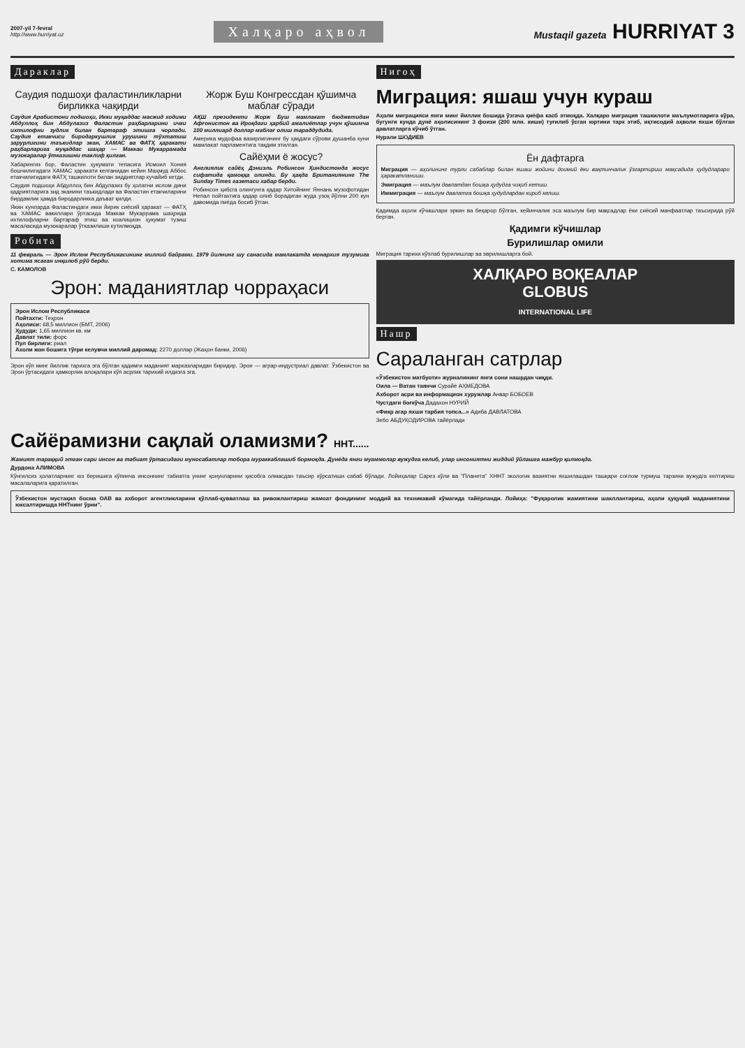2007-yil 7-fevral
http://www.hurriyat.uz
Халқаро аҳвол
Mustaqil gazeta HURRIYAT 3
Дараклар
Саудия подшоҳи фаластинликларни бирликка чақирди
Саудия Арабистони подшоҳи, Икки муқаддас масжид ходими Абдуллоҳ бин Абдулазиз Фаластин раҳбарларини ички ихтилофни зудлик билан бартараф этишга чорлади. Саудия етакчиси биродаркушлик урушини тўхтатиш зарурлигини таъкидлар экан, ХАМАС ва ФАТҲ ҳаракати раҳбарларига муқаддас шаҳар — Маккаи Мукаррамада музокаралар ўтказишни таклиф қилган.
Хабарингиз бор, Фаластин ҳукумати тепасига Исмоил Хония бошчилигидаги ХАМАС ҳаракати келганидан кейин Маҳмуд Аббос етакчилигидаги ФАТҲ ташкилоти билан зиддиятлар кучайиб кетди.
Саудия подшоҳи Абдуллоҳ бин Абдулазиз бу ҳолатни ислом дини қадриятларига зид эканини таъкидлади ва Фаластин етакчиларини бирдамлик ҳамда биродарликка даъват қилди.
Якин кунларда Фаластиндаги икки йирик сиёсий ҳаракат — ФАТҲ ва ХАМАС вакиллари ўртасида Маккаи Мукаррама шаҳрида ихтилофларни бартараф этиш ва коалицион ҳукумат тузиш масаласида музокаралар ўтказилиши кутилмоқда.
Жорж Буш Конгрессдан қўшимча маблағ сўради
АҚШ президенти Жорж Буш мамлакат бюджетидан Афғонистон ва Ироқдаги ҳарбий амалиётлар учун қўшимча 100 миллиард доллар маблағ олиш тараддудида.
Америка мудофаа вазирлигининг бу ҳақдаги сўрови душанба куни мамлакат парламентига тақдим этилган.
Сайёҳми ё жосус?
Англиялик сайёҳ Дэниэль Робинсон Ҳиндистонда жосус сифатида қамоққа олинди. Бу ҳақда Британиянинг The Sunday Times газетаси хабар берди.
Робинсон ҳибсга олингунга қадар Хитойнинг Яннань музофотидан Непал пойтахтига қадар олиб борадиган жуда узоқ йўлни 200 кун давомида пиёда босиб ўтган.
Робита
11 февраль — Эрон Ислом Республикасининг миллий байрами. 1979 йилнинг шу санасида мамлакатда монархия тузумига хотима ясаган инқилоб рўй берди.
С. КАМОЛОВ
Эрон: маданиятлар чорраҳаси
Эрон Ислом Республикаси
Пойтахти: Теҳрон
Аҳолиси: 68,5 миллион (БМТ, 2006)
Ҳудуди: 1,65 миллион кв. км
Давлат тили: форс
Пул бирлиги: риал
Ахоли жон бошига тўғри келувчи миллий даромад: 2270 доллар (Жаҳон банки, 2006)
Эрон кўп минг йиллик тарихга эга бўлган қадимги маданият марказларидан биридир. Эрон — аграр-индустриал давлат. Ўзбекистон ва Эрон ўртасидаги ҳамкорлик алоқалари кўп асрлик тарихий илдизга эга.
Нигоҳ
Миграция: яшаш учун кураш
Аҳоли миграцияси янги минг йиллик бошида ўзгача қиёфа касб этмоқда. Халқаро миграция ташкилоти маълумотларига кўра, бугунги кунда дунё аҳолисининг 3 фоизи (200 млн. киши) туғилиб ўсган юртини тарк этиб, иқтисодий аҳволи яхши бўлган давлатларга кўчиб ўтган.
Нурали ШОДИЕВ
Ён дафтарга
Миграция — аҳолининг турли сабаблар билан яшаш жойини доимий ёки вақтинчалик ўзгартириш мақсадида ҳудудлараро ҳаракатланиши.
Эмиграция — маълум давлатдан бошқа ҳудудга чиқиб кетиш.
Иммиграция — маълум давлатга бошқа ҳудудлардан кириб келиш.
Қадимда аҳоли кўчишлари эркин ва беқарор бўлган, кейинчалик эса маълум бир мақсадлар ёки сиёсий манфаатлар таъсирида рўй берган.
Қадимги кўчишлар
Бурилишлар омили
Миграция тарихи кўплаб бурилишлар ва эврилишларга бой.
ХАЛҚАРО ВОҚЕАЛАР
GLOBUS
INTERNATIONAL LIFE
Нашр
Сараланган сатрлар
«Ўзбекистон матбуоти» журналининг янги сони нашрдан чиқди.
Оила — Ватан таянчи Сурайё АҲМЕДОВА
Ахборот асри ва информацион хуружлар Анвар БОБОЕВ
Чустдаги боғкўча Дадахон НУРИЙ
«Фикр агар яхши тарбия топса...» Адиба ДАВЛАТОВА
Зебо АБДУҚОДИРОВА тайёрлади
Сайёрамизни сақлай оламизми? ННТ......
Жамият тараққий этган сари инсон ва табиат ўртасидаги муносабатлар тобора мураккаблашиб бормоқда. Дунёда янги муаммолар вужудга келиб, улар инсониятни жиддий ўйлашга мажбур қилмоқда.
Дурдона АЛИМОВА
Кўнгилсиз ҳолатларнинг юз беришига кўпинча инсоннинг табиатга унинг қонунларини ҳисобга олмасдан таъсир кўрсатиши сабаб бўлади. Лойиҳалар Сарез кўли ва "Планета" ХННТ экологик вазиятни яхшилашдан ташқари соғлом турмуш тарзини вужудга келтириш масалаларига қаратилган.
Ўзбекистон мустақил босма ОАВ ва ахборот агентликларини қўллаб-қувватлаш ва ривожлантириш жамоат фондининг моддий ва техникавий кўмагида тайёрланди. Лойиҳа: "Фуқаролик жамиятини шакллантириш, аҳоли ҳуқуқий маданиятини юксалтиришда ННТнинг ўрни".